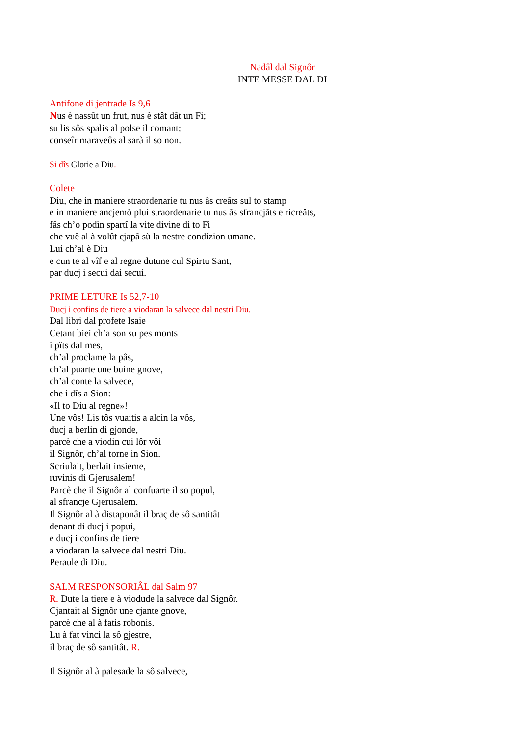Nadâl dal Signôr
INTE MESSE DAL DI
Antifone di jentrade Is 9,6
Nus è nassût un frut, nus è stât dât un Fi;
su lis sôs spalis al polse il comant;
conseîr maraveôs al sarà il so non.
Si dîs Glorie a Diu.
Colete
Diu, che in maniere straordenarie tu nus âs creâts sul to stamp
e in maniere ancjemò plui straordenarie tu nus âs sfrancjâts e ricreâts,
fâs ch’o podìn spartî la vite divine di to Fi
che vuê al à volût cjapâ sù la nestre condizion umane.
Lui ch’al è Diu
e cun te al vîf e al regne dutune cul Spirtu Sant,
par ducj i secui dai secui.
PRIME LETURE Is 52,7-10
Ducj i confins de tiere a viodaran la salvece dal nestri Diu.
Dal libri dal profete Isaie
Cetant biei ch’a son su pes monts
i pîts dal mes,
ch’al proclame la pâs,
ch’al puarte une buine gnove,
ch’al conte la salvece,
che i dîs a Sion:
«Il to Diu al regne»!
Une vôs! Lis tôs vuaitis a alcin la vôs,
ducj a berlin di gjonde,
parcè che a viodin cui lôr vôi
il Signôr, ch’al torne in Sion.
Scriulait, berlait insieme,
ruvinis di Gjerusalem!
Parcè che il Signôr al confuarte il so popul,
al sfrancje Gjerusalem.
Il Signôr al à distaponât il braç de sô santitât
denant di ducj i popui,
e ducj i confins de tiere
a viodaran la salvece dal nestri Diu.
Peraule di Diu.
SALM RESPONSORIÂL dal Salm 97
R. Dute la tiere e à viodude la salvece dal Signôr.
Cjantait al Signôr une cjante gnove,
parcè che al à fatis robonis.
Lu à fat vinci la sô gjestre,
il braç de sô santitât. R.
Il Signôr al à palesade la sô salvece,